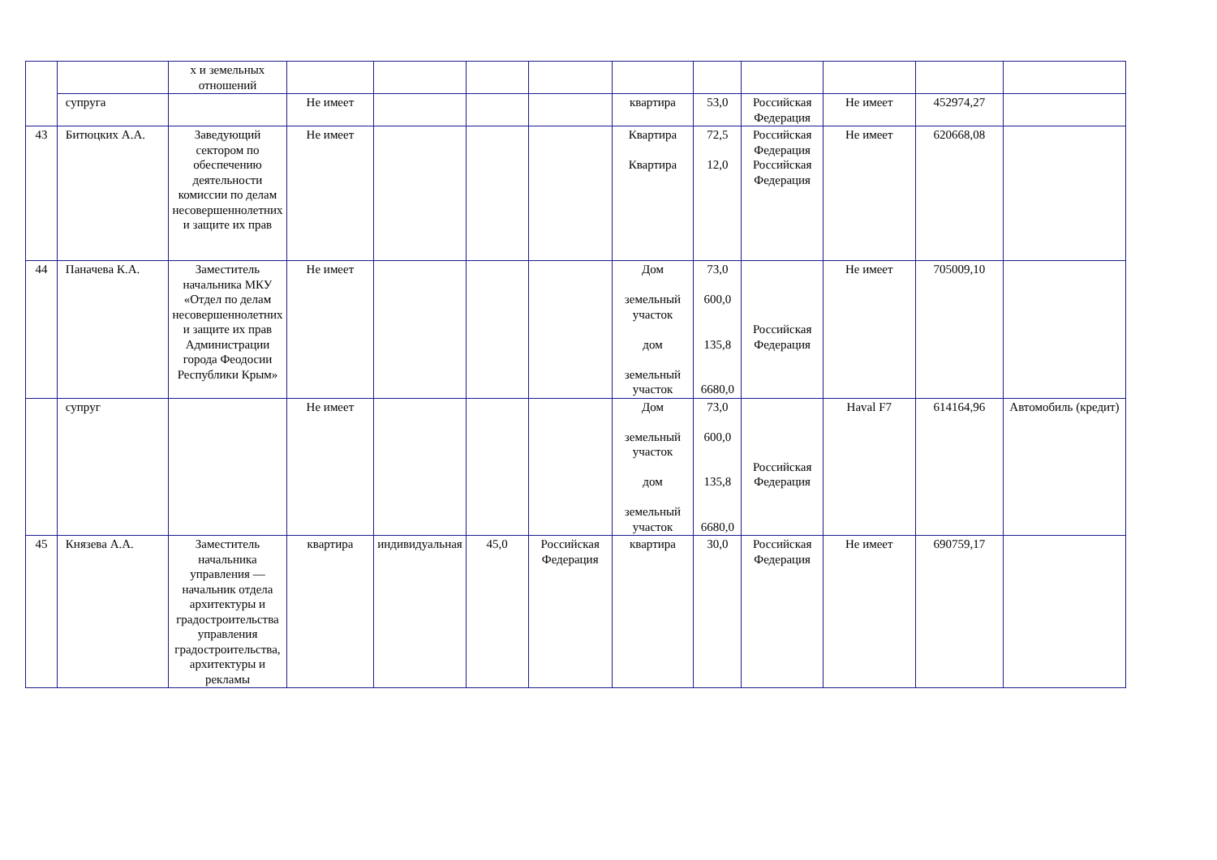| | | х и земельных отношений | | | | | | | | | | |
| | супруга | | Не имеет | | | | квартира | 53,0 | Российская Федерация | Не имеет | 452974,27 | |
| 43 | Битюцких А.А. | Заведующий сектором по обеспечению деятельности комиссии по делам несовершеннолетних и защите их прав | Не имеет | | | | Квартира Квартира | 72,5 12,0 | Российская Федерация Российская Федерация | Не имеет | 620668,08 | |
| 44 | Паначева К.А. | Заместитель начальника МКУ «Отдел по делам несовершеннолетних и защите их прав Администрации города Феодосии Республики Крым» | Не имеет | | | | Дом земельный участок дом земельный участок | 73,0 600,0 135,8 6680,0 | Российская Федерация | Не имеет | 705009,10 | |
| | супруг | | Не имеет | | | | Дом земельный участок дом земельный участок | 73,0 600,0 135,8 6680,0 | Российская Федерация | Haval F7 | 614164,96 | Автомобиль (кредит) |
| 45 | Князева А.А. | Заместитель начальника управления — начальник отдела архитектуры и градостроительства управления градостроительства, архитектуры и рекламы | квартира | индивидуальная | 45,0 | Российская Федерация | квартира | 30,0 | Российская Федерация | Не имеет | 690759,17 | |